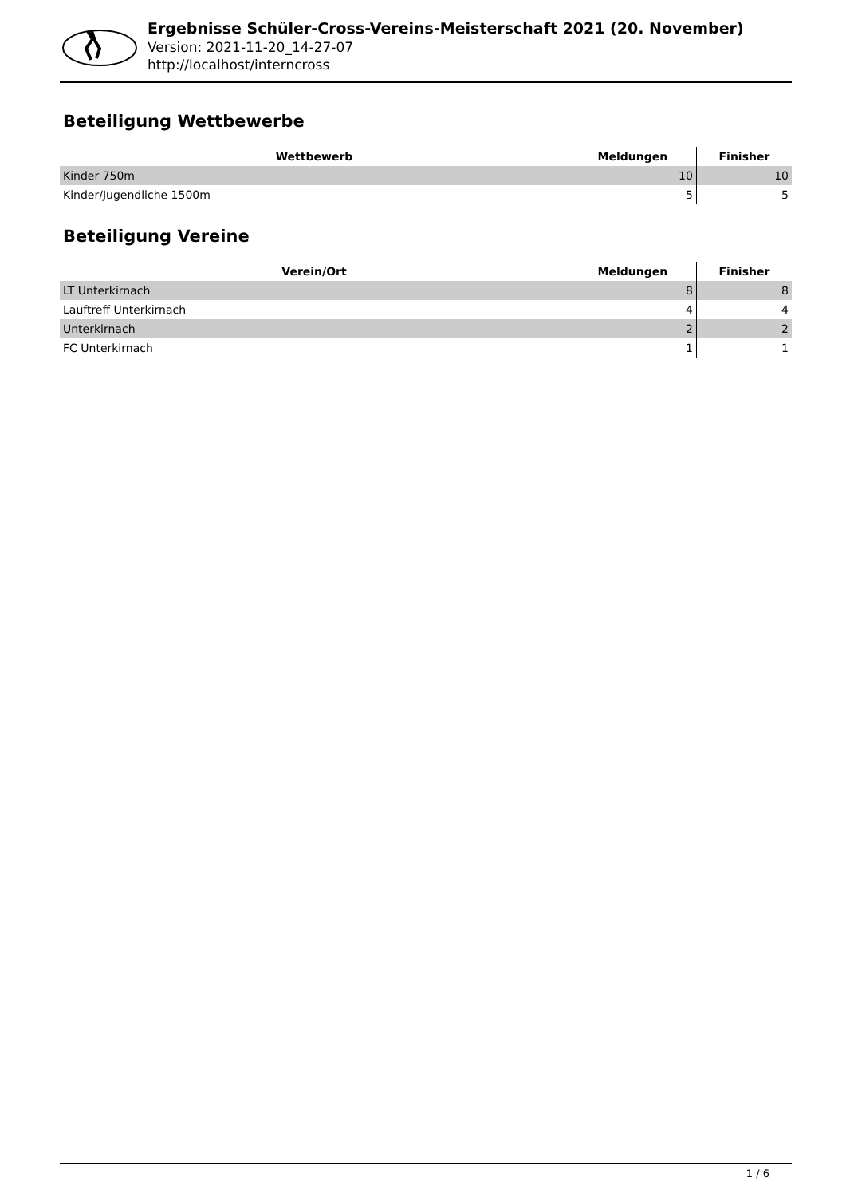Ergebnisse Schüler-Cross-Vereins-Meisterschaft 2021 (20. November)
Version: 2021-11-20_14-27-07
http://localhost/interncross
Beteiligung Wettbewerbe
| Wettbewerb | Meldungen | Finisher |
| --- | --- | --- |
| Kinder 750m | 10 | 10 |
| Kinder/Jugendliche 1500m | 5 | 5 |
Beteiligung Vereine
| Verein/Ort | Meldungen | Finisher |
| --- | --- | --- |
| LT Unterkirnach | 8 | 8 |
| Lauftreff Unterkirnach | 4 | 4 |
| Unterkirnach | 2 | 2 |
| FC Unterkirnach | 1 | 1 |
1 / 6